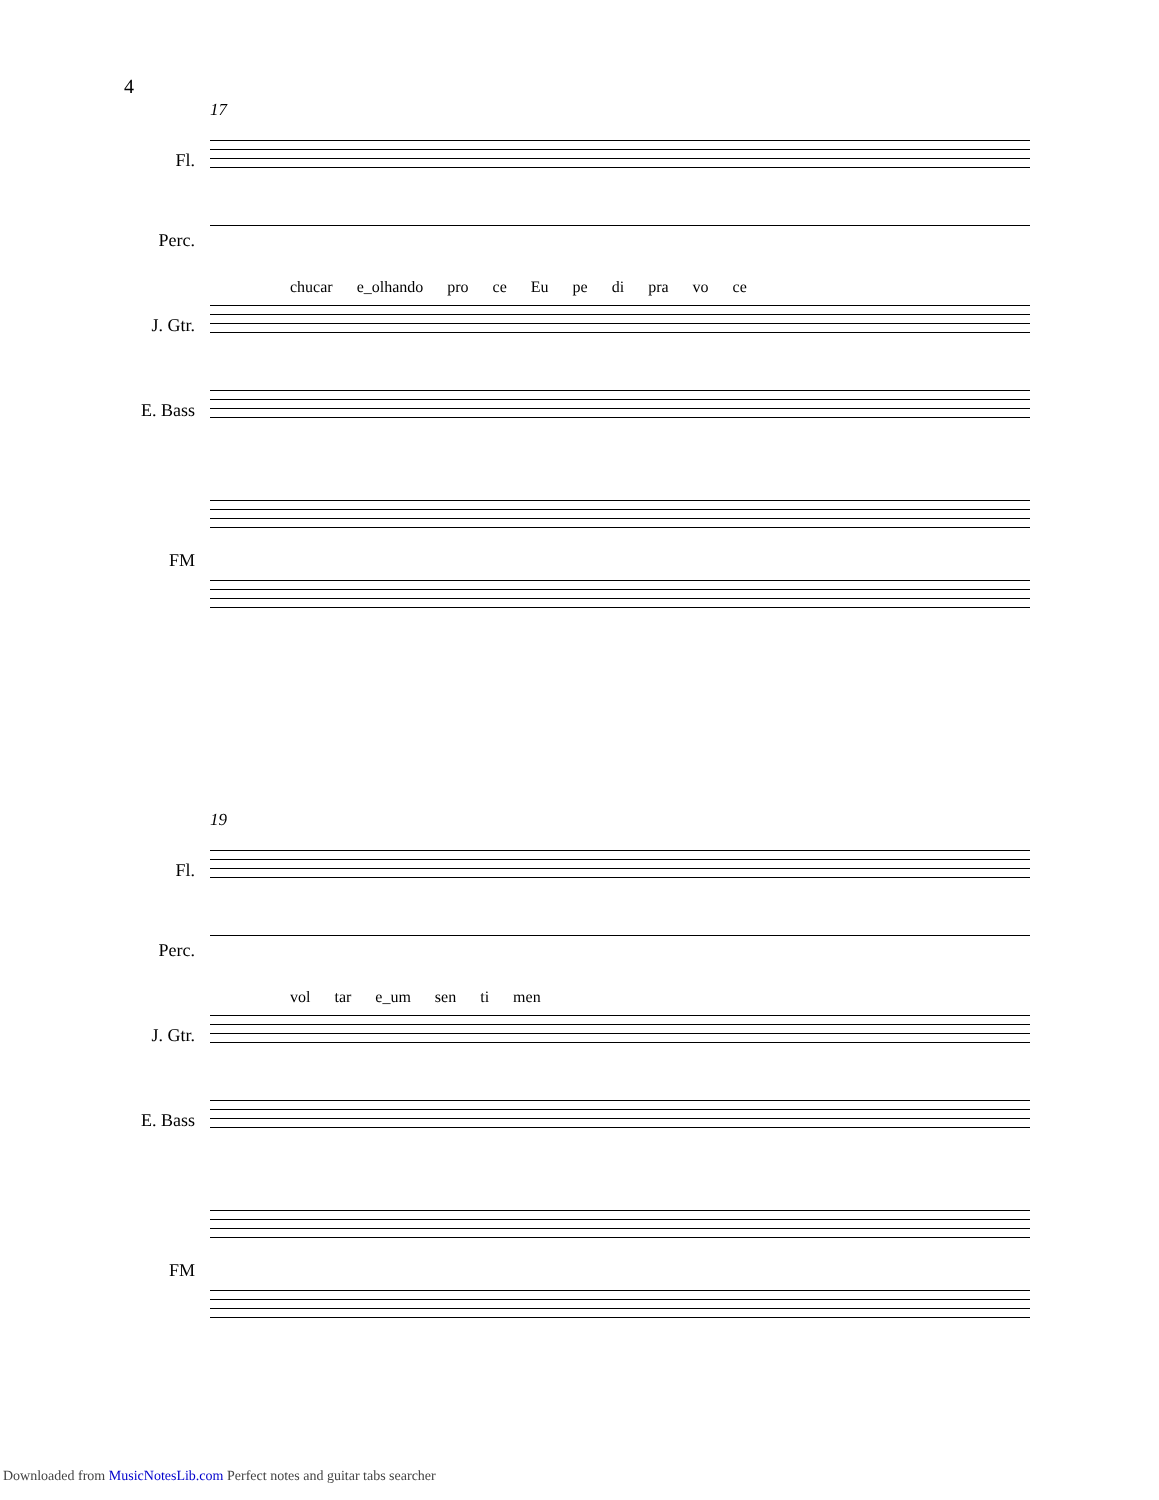4
17
Fl.
Perc.
chucar e_olhando pro ce Eu pe di pra vo ce
J. Gtr.
E. Bass
FM
19
Fl.
Perc.
vol tar e_um sen ti men
J. Gtr.
E. Bass
FM
Downloaded from MusicNotesLib.com Perfect notes and guitar tabs searcher